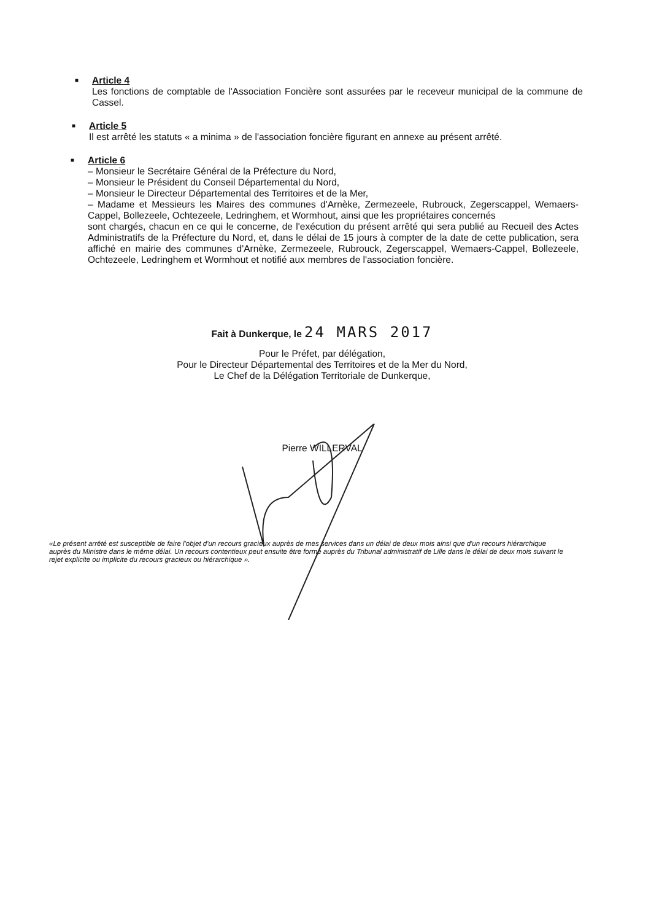■
Article 4
Les fonctions de comptable de l'Association Foncière sont assurées par le receveur municipal de la commune de Cassel.
■
Article 5
Il est arrêté les statuts « a minima » de l'association foncière figurant en annexe au présent arrêté.
■
Article 6
– Monsieur le Secrétaire Général de la Préfecture du Nord,
– Monsieur le Président du Conseil Départemental du Nord,
– Monsieur le Directeur Départemental des Territoires et de la Mer,
– Madame et Messieurs les Maires des communes d'Arnèke, Zermezeele, Rubrouck, Zegerscappel, Wemaers-Cappel, Bollezeele, Ochtezeele, Ledringhem, et Wormhout, ainsi que les propriétaires concernés
sont chargés, chacun en ce qui le concerne, de l'exécution du présent arrêté qui sera publié au Recueil des Actes Administratifs de la Préfecture du Nord, et, dans le délai de 15 jours à compter de la date de cette publication, sera affiché en mairie des communes d'Arnèke, Zermezeele, Rubrouck, Zegerscappel, Wemaers-Cappel, Bollezeele, Ochtezeele, Ledringhem et Wormhout et notifié aux membres de l'association foncière.
Fait à Dunkerque, le 24 MARS 2017
Pour le Préfet, par délégation,
Pour le Directeur Départemental des Territoires et de la Mer du Nord,
Le Chef de la Délégation Territoriale de Dunkerque,
Pierre WILLERVAL
«Le présent arrêté est susceptible de faire l'objet d'un recours gracieux auprès de mes services dans un délai de deux mois ainsi que d'un recours hiérarchique auprès du Ministre dans le même délai. Un recours contentieux peut ensuite être formé auprès du Tribunal administratif de Lille dans le délai de deux mois suivant le rejet explicite ou implicite du recours gracieux ou hiérarchique ».